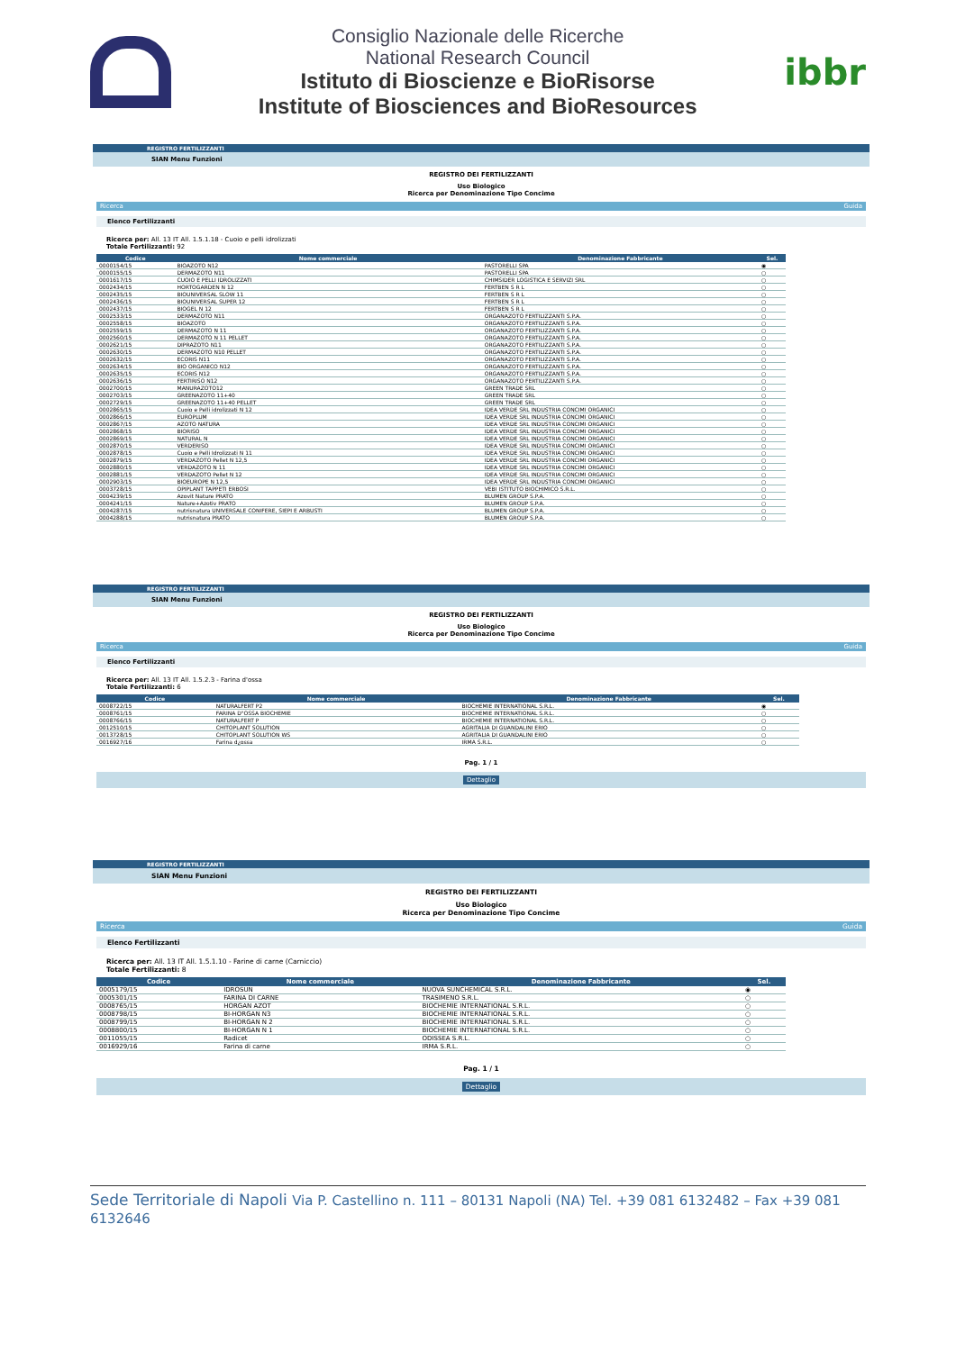Consiglio Nazionale delle Ricerche
National Research Council
Istituto di Bioscienze e BioRisorse
Institute of Biosciences and BioResources
ibbr
REGISTRO FERTILIZZANTI
SIAN Menu Funzioni
REGISTRO DEI FERTILIZZANTI
Uso Biologico
Ricerca per Denominazione Tipo Concime
Ricerca Guida
Elenco Fertilizzanti
Ricerca per: All. 13 IT All. 1.5.1.18 - Cuoio e pelli idrolizzati
Totale Fertilizzanti: 92
| Codice | Nome commerciale | Denominazione Fabbricante | Sel. |
| --- | --- | --- | --- |
| 0000154/15 | BIOAZOTO N12 | PASTORELLI SPA | ◉ |
| 0000155/15 | DERMAZOTO N11 | PASTORELLI SPA | ○ |
| 0001617/15 | CUOIO E PELLI IDROLIZZATI | CHIMSIDER LOGISTICA E SERVIZI SRL | ○ |
| 0002434/15 | HORTOGARDEN N 12 | FERTBEN S R L | ○ |
| 0002435/15 | BIOUNIVERSAL SLOW 11 | FERTBEN S R L | ○ |
| 0002436/15 | BIOUNIVERSAL SUPER 12 | FERTBEN S R L | ○ |
| 0002437/15 | BIOGEL N 12 | FERTBEN S R L | ○ |
| 0002533/15 | DERMAZOTO N11 | ORGANAZOTO FERTILIZZANTI S.P.A. | ○ |
| 0002558/15 | BIOAZOTO | ORGANAZOTO FERTILIZZANTI S.P.A. | ○ |
| 0002559/15 | DERMAZOTO N 11 | ORGANAZOTO FERTILIZZANTI S.P.A. | ○ |
| 0002560/15 | DERMAZOTO N 11 PELLET | ORGANAZOTO FERTILIZZANTI S.P.A. | ○ |
| 0002621/15 | DIPRAZOTO N11 | ORGANAZOTO FERTILIZZANTI S.P.A. | ○ |
| 0002630/15 | DERMAZOTO N10 PELLET | ORGANAZOTO FERTILIZZANTI S.P.A. | ○ |
| 0002632/15 | ECORIS N11 | ORGANAZOTO FERTILIZZANTI S.P.A. | ○ |
| 0002634/15 | BIO ORGANICO N12 | ORGANAZOTO FERTILIZZANTI S.P.A. | ○ |
| 0002635/15 | ECORIS N12 | ORGANAZOTO FERTILIZZANTI S.P.A. | ○ |
| 0002636/15 | FERTIRISO N12 | ORGANAZOTO FERTILIZZANTI S.P.A. | ○ |
| 0002700/15 | MANURAZOTO12 | GREEN TRADE SRL | ○ |
| 0002703/15 | GREENAZOTO 11+40 | GREEN TRADE SRL | ○ |
| 0002729/15 | GREENAZOTO 11+40 PELLET | GREEN TRADE SRL | ○ |
| 0002865/15 | Cuoio e Pelli idrolizzati N 12 | IDEA VERDE SRL INDUSTRIA CONCIMI ORGANICI | ○ |
| 0002866/15 | EUROPLUM | IDEA VERDE SRL INDUSTRIA CONCIMI ORGANICI | ○ |
| 0002867/15 | AZOTO NATURA | IDEA VERDE SRL INDUSTRIA CONCIMI ORGANICI | ○ |
| 0002868/15 | BIORISO | IDEA VERDE SRL INDUSTRIA CONCIMI ORGANICI | ○ |
| 0002869/15 | NATURAL N | IDEA VERDE SRL INDUSTRIA CONCIMI ORGANICI | ○ |
| 0002870/15 | VERDERISO | IDEA VERDE SRL INDUSTRIA CONCIMI ORGANICI | ○ |
| 0002878/15 | Cuoio e Pelli Idrolizzati N 11 | IDEA VERDE SRL INDUSTRIA CONCIMI ORGANICI | ○ |
| 0002879/15 | VERDAZOTO Pellet N 12,5 | IDEA VERDE SRL INDUSTRIA CONCIMI ORGANICI | ○ |
| 0002880/15 | VERDAZOTO N 11 | IDEA VERDE SRL INDUSTRIA CONCIMI ORGANICI | ○ |
| 0002881/15 | VERDAZOTO Pellet N 12 | IDEA VERDE SRL INDUSTRIA CONCIMI ORGANICI | ○ |
| 0002903/15 | BIOEUROPE N 12,5 | IDEA VERDE SRL INDUSTRIA CONCIMI ORGANICI | ○ |
| 0003728/15 | OPIPLANT TAPPETI ERBOSI | VEBI ISTITUTO BIOCHIMICO S.R.L. | ○ |
| 0004239/15 | Azovit Nature PRATO | BLUMEN GROUP S.P.A. | ○ |
| 0004241/15 | Nature+Azotiv PRATO | BLUMEN GROUP S.P.A. | ○ |
| 0004287/15 | nutrisnatura UNIVERSALE CONIFERE, SIEPI E ARBUSTI | BLUMEN GROUP S.P.A. | ○ |
| 0004288/15 | nutrisnatura PRATO | BLUMEN GROUP S.P.A. | ○ |
REGISTRO FERTILIZZANTI
SIAN Menu Funzioni
REGISTRO DEI FERTILIZZANTI
Uso Biologico
Ricerca per Denominazione Tipo Concime
Ricerca Guida
Elenco Fertilizzanti
Ricerca per: All. 13 IT All. 1.5.2.3 - Farina d'ossa
Totale Fertilizzanti: 6
| Codice | Nome commerciale | Denominazione Fabbricante | Sel. |
| --- | --- | --- | --- |
| 0008722/15 | NATURALFERT P2 | BIOCHEMIE INTERNATIONAL S.R.L. | ◉ |
| 0008761/15 | FARINA D"OSSA BIOCHEMIE | BIOCHEMIE INTERNATIONAL S.R.L. | ○ |
| 0008766/15 | NATURALFERT P | BIOCHEMIE INTERNATIONAL S.R.L. | ○ |
| 0012510/15 | CHITOPLANT SOLUTION | AGRITALIA DI GUANDALINI ERIO | ○ |
| 0013728/15 | CHITOPLANT SOLUTION WS | AGRITALIA DI GUANDALINI ERIO | ○ |
| 0016927/16 | Farina d¿ossa | IRMA S.R.L. | ○ |
Pag. 1 / 1
Dettaglio
REGISTRO FERTILIZZANTI
SIAN Menu Funzioni
REGISTRO DEI FERTILIZZANTI
Uso Biologico
Ricerca per Denominazione Tipo Concime
Ricerca Guida
Elenco Fertilizzanti
Ricerca per: All. 13 IT All. 1.5.1.10 - Farine di carne (Carniccio)
Totale Fertilizzanti: 8
| Codice | Nome commerciale | Denominazione Fabbricante | Sel. |
| --- | --- | --- | --- |
| 0005179/15 | IDROSUN | NUOVA SUNCHEMICAL S.R.L. | ◉ |
| 0005301/15 | FARINA DI CARNE | TRASIMENO S.R.L. | ○ |
| 0008765/15 | HORGAN AZOT | BIOCHEMIE INTERNATIONAL S.R.L. | ○ |
| 0008798/15 | BI-HORGAN N3 | BIOCHEMIE INTERNATIONAL S.R.L. | ○ |
| 0008799/15 | BI-HORGAN N 2 | BIOCHEMIE INTERNATIONAL S.R.L. | ○ |
| 0008800/15 | BI-HORGAN N 1 | BIOCHEMIE INTERNATIONAL S.R.L. | ○ |
| 0011055/15 | Radicet | ODISSEA S.R.L. | ○ |
| 0016929/16 | Farina di carne | IRMA S.R.L. | ○ |
Pag. 1 / 1
Dettaglio
Sede Territoriale di Napoli Via P. Castellino n. 111 – 80131 Napoli (NA) Tel. +39 081 6132482 – Fax +39 081 6132646